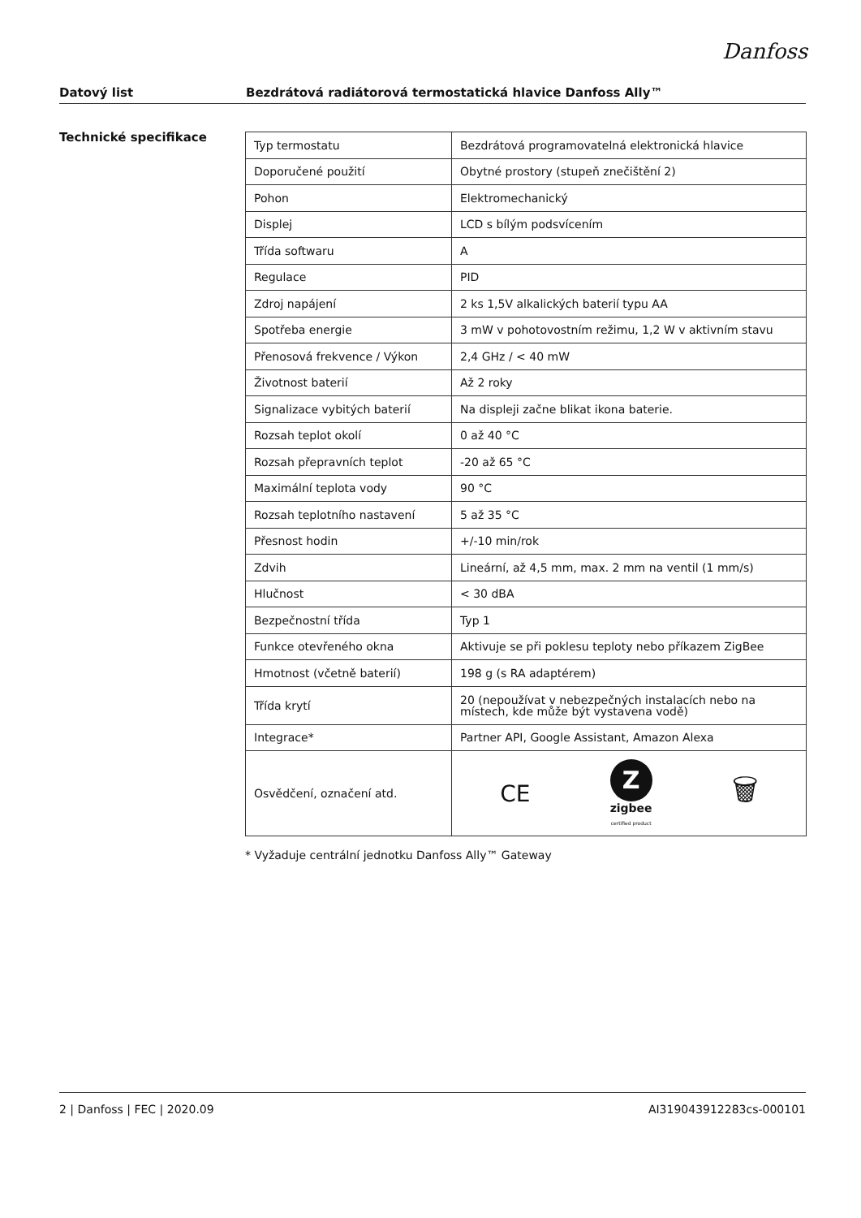Danfoss
Datový list Bezdrátová radiátorová termostatická hlavice Danfoss Ally™
Technické specifikace
| Typ termostatu | Bezdrátová programovatelná elektronická hlavice |
| Doporučené použití | Obytné prostory (stupeň znečištění 2) |
| Pohon | Elektromechanický |
| Displej | LCD s bílým podsvícením |
| Třída softwaru | A |
| Regulace | PID |
| Zdroj napájení | 2 ks 1,5V alkalických baterií typu AA |
| Spotřeba energie | 3 mW v pohotovostním režimu, 1,2 W v aktivním stavu |
| Přenosová frekvence / Výkon | 2,4 GHz / < 40 mW |
| Životnost baterií | Až 2 roky |
| Signalizace vybitých baterií | Na displeji začne blikat ikona baterie. |
| Rozsah teplot okolí | 0 až 40 °C |
| Rozsah přepravních teplot | -20 až 65 °C |
| Maximální teplota vody | 90 °C |
| Rozsah teplotního nastavení | 5 až 35 °C |
| Přesnost hodin | +/-10 min/rok |
| Zdvih | Lineární, až 4,5 mm, max. 2 mm na ventil (1 mm/s) |
| Hlučnost | < 30 dBA |
| Bezpečnostní třída | Typ 1 |
| Funkce otevřeného okna | Aktivuje se při poklesu teploty nebo příkazem ZigBee |
| Hmotnost (včetně baterií) | 198 g (s RA adaptérem) |
| Třída krytí | 20 (nepoužívat v nebezpečných instalacích nebo na místech, kde může být vystavena vodě) |
| Integrace* | Partner API, Google Assistant, Amazon Alexa |
| Osvědčení, označení atd. | CE Z zigbee certified product 🗑 |
* Vyžaduje centrální jednotku Danfoss Ally™ Gateway
2 | Danfoss | FEC | 2020.09 AI319043912283cs-000101